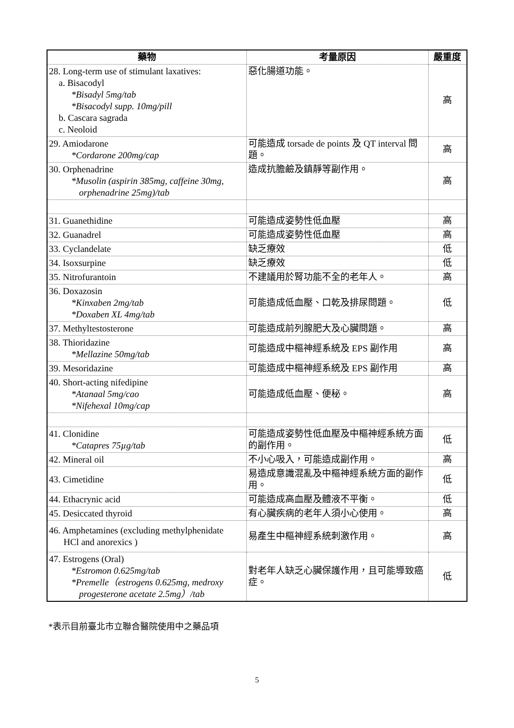| 藥物 | 考量原因 | 嚴重度 |
| --- | --- | --- |
| 28. Long-term use of stimulant laxatives: a. Bisacodyl *Bisadyl 5mg/tab *Bisacodyl supp. 10mg/pill b. Cascara sagrada c. Neoloid | 惡化腸道功能。 | 高 |
| 29. Amiodarone *Cordarone 200mg/cap | 可能造成 torsade de points 及 QT interval 問題。 | 高 |
| 30. Orphenadrine *Musolin (aspirin 385mg, caffeine 30mg, orphenadrine 25mg)/tab | 造成抗膽鹼及鎮靜等副作用。 | 高 |
| 31. Guanethidine | 可能造成姿勢性低血壓 | 高 |
| 32. Guanadrel | 可能造成姿勢性低血壓 | 高 |
| 33. Cyclandelate | 缺乏療效 | 低 |
| 34. Isoxsurpine | 缺乏療效 | 低 |
| 35. Nitrofurantoin | 不建議用於腎功能不全的老年人。 | 高 |
| 36. Doxazosin *Kinxaben 2mg/tab *Doxaben XL 4mg/tab | 可能造成低血壓、口乾及排尿問題。 | 低 |
| 37. Methyltestosterone | 可能造成前列腺肥大及心臟問題。 | 高 |
| 38. Thioridazine *Mellazine 50mg/tab | 可能造成中樞神經系統及 EPS 副作用 | 高 |
| 39. Mesoridazine | 可能造成中樞神經系統及 EPS 副作用 | 高 |
| 40. Short-acting nifedipine *Atanaal 5mg/cao *Nifehexal 10mg/cap | 可能造成低血壓、便秘。 | 高 |
| 41. Clonidine *Catapres 75µg/tab | 可能造成姿勢性低血壓及中樞神經系統方面的副作用。 | 低 |
| 42. Mineral oil | 不小心吸入，可能造成副作用。 | 高 |
| 43. Cimetidine | 易造成意識混亂及中樞神經系統方面的副作用。 | 低 |
| 44. Ethacrynic acid | 可能造成高血壓及體液不平衡。 | 低 |
| 45. Desiccated thyroid | 有心臟疾病的老年人須小心使用。 | 高 |
| 46. Amphetamines (excluding methylphenidate HCl and anorexics ) | 易產生中樞神經系統刺激作用。 | 高 |
| 47. Estrogens (Oral) *Estromon 0.625mg/tab *Premelle（estrogens 0.625mg, medroxy progesterone acetate 2.5mg）/tab | 對老年人缺乏心臟保護作用，且可能導致癌症。 | 低 |
*表示目前臺北市立聯合醫院使用中之藥品項
5